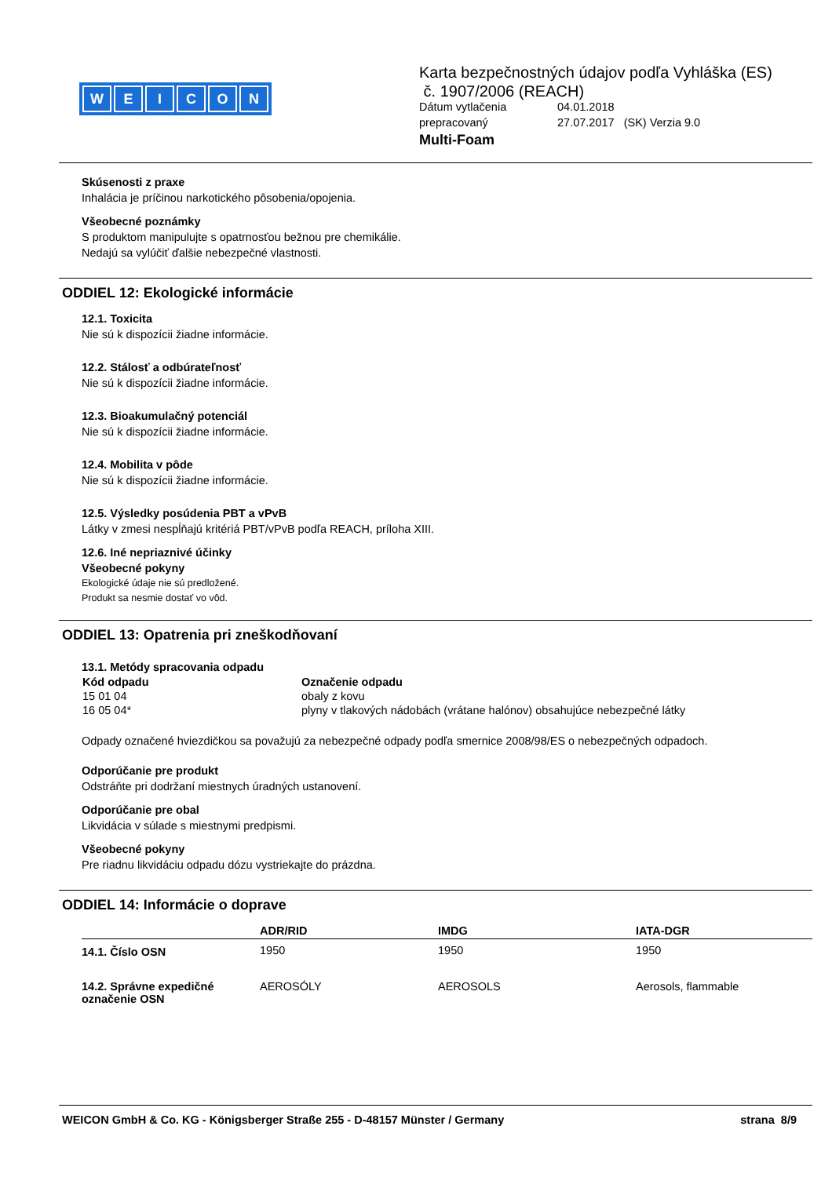WEICON
Karta bezpečnostných údajov podľa Vyhláška (ES)
č. 1907/2006 (REACH)
| Dátum vytlačenia | 04.01.2018 |
| prepracovaný | 27.07.2017 (SK) Verzia 9.0 |
Multi-Foam
Skúsenosti z praxe
Inhalácia je príčinou narkotického pôsobenia/opojenia.
Všeobecné poznámky
S produktom manipulujte s opatrnosťou bežnou pre chemikálie.
Nedajú sa vylúčiť ďalšie nebezpečné vlastnosti.
ODDIEL 12: Ekologické informácie
12.1. Toxicita
Nie sú k dispozícii žiadne informácie.
12.2. Stálosť a odbúrateľnosť
Nie sú k dispozícii žiadne informácie.
12.3. Bioakumulačný potenciál
Nie sú k dispozícii žiadne informácie.
12.4. Mobilita v pôde
Nie sú k dispozícii žiadne informácie.
12.5. Výsledky posúdenia PBT a vPvB
Látky v zmesi nespĺňajú kritériá PBT/vPvB podľa REACH, príloha XIII.
12.6. Iné nepriaznivé účinky
Všeobecné pokyny
Ekologické údaje nie sú predložené.
Produkt sa nesmie dostať vo vôd.
ODDIEL 13: Opatrenia pri zneškodňovaní
13.1. Metódy spracovania odpadu
| Kód odpadu | Označenie odpadu |
| --- | --- |
| 15 01 04 | obaly z kovu |
| 16 05 04* | plyny v tlakových nádobách (vrátane halónov) obsahujúce nebezpečné látky |
Odpady označené hviezdičkou sa považujú za nebezpečné odpady podľa smernice 2008/98/ES o nebezpečných odpadoch.
Odporúčanie pre produkt
Odstráňte pri dodržaní miestnych úradných ustanovení.
Odporúčanie pre obal
Likvidácia v súlade s miestnymi predpismi.
Všeobecné pokyny
Pre riadnu likvidáciu odpadu dózu vystriekajte do prázdna.
ODDIEL 14: Informácie o doprave
| | ADR/RID | IMDG | IATA-DGR |
| --- | --- | --- | --- |
| 14.1. Číslo OSN | 1950 | 1950 | 1950 |
| 14.2. Správne expedičné označenie OSN | AEROSÓLY | AEROSOLS | Aerosols, flammable |
WEICON GmbH & Co. KG - Königsberger Straße 255 - D-48157 Münster / Germany strana 8/9